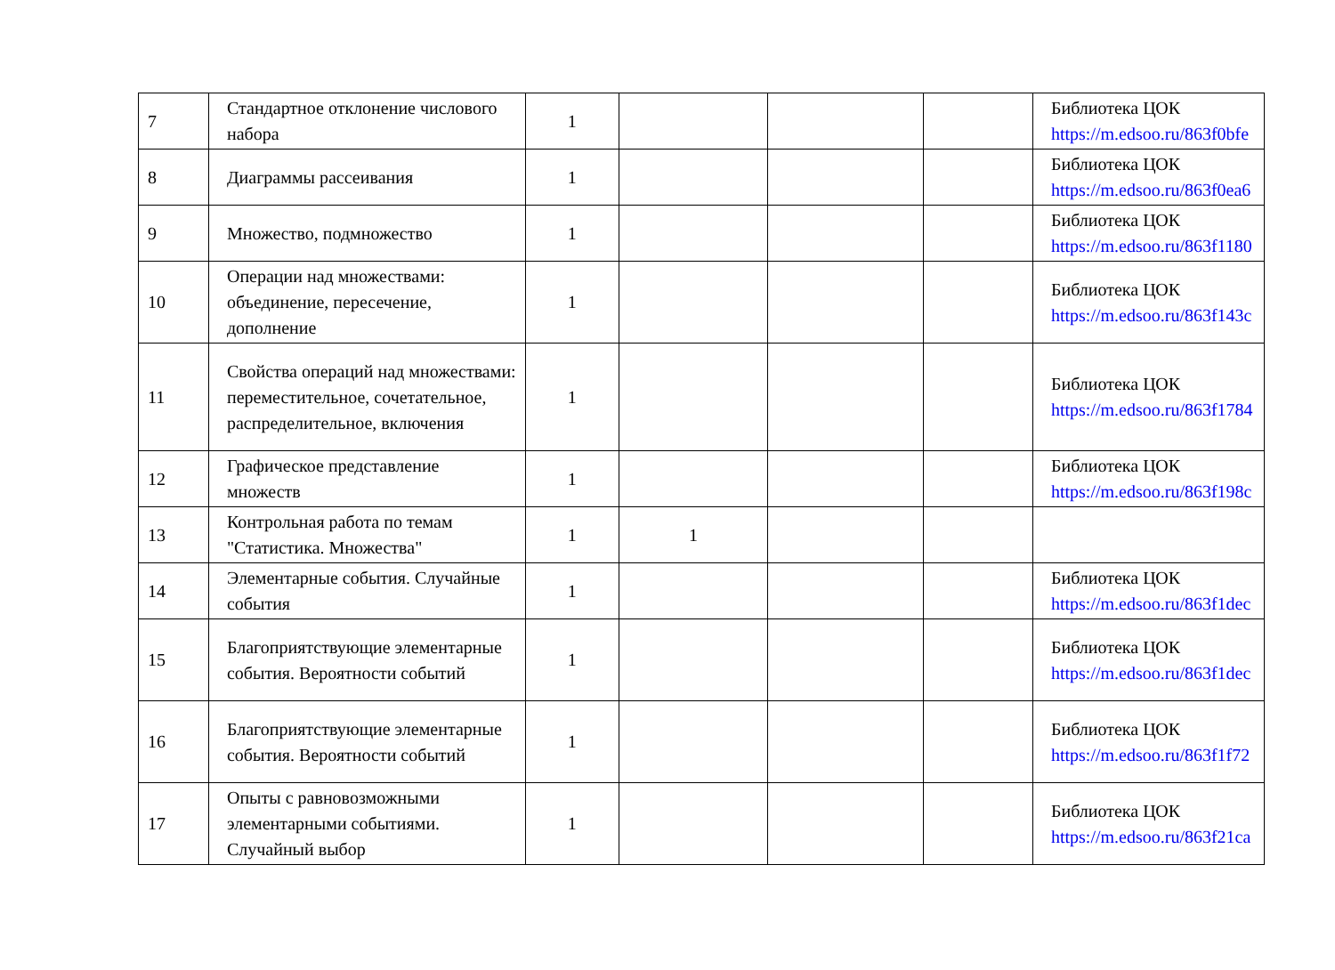| 7 | Стандартное отклонение числового набора | 1 | | | | Библиотека ЦОК https://m.edsoo.ru/863f0bfe |
| 8 | Диаграммы рассеивания | 1 | | | | Библиотека ЦОК https://m.edsoo.ru/863f0ea6 |
| 9 | Множество, подмножество | 1 | | | | Библиотека ЦОК https://m.edsoo.ru/863f1180 |
| 10 | Операции над множествами: объединение, пересечение, дополнение | 1 | | | | Библиотека ЦОК https://m.edsoo.ru/863f143c |
| 11 | Свойства операций над множествами: переместительное, сочетательное, распределительное, включения | 1 | | | | Библиотека ЦОК https://m.edsoo.ru/863f1784 |
| 12 | Графическое представление множеств | 1 | | | | Библиотека ЦОК https://m.edsoo.ru/863f198c |
| 13 | Контрольная работа по темам "Статистика. Множества" | 1 | 1 | | | |
| 14 | Элементарные события. Случайные события | 1 | | | | Библиотека ЦОК https://m.edsoo.ru/863f1dec |
| 15 | Благоприятствующие элементарные события. Вероятности событий | 1 | | | | Библиотека ЦОК https://m.edsoo.ru/863f1dec |
| 16 | Благоприятствующие элементарные события. Вероятности событий | 1 | | | | Библиотека ЦОК https://m.edsoo.ru/863f1f72 |
| 17 | Опыты с равновозможными элементарными событиями. Случайный выбор | 1 | | | | Библиотека ЦОК https://m.edsoo.ru/863f21ca |